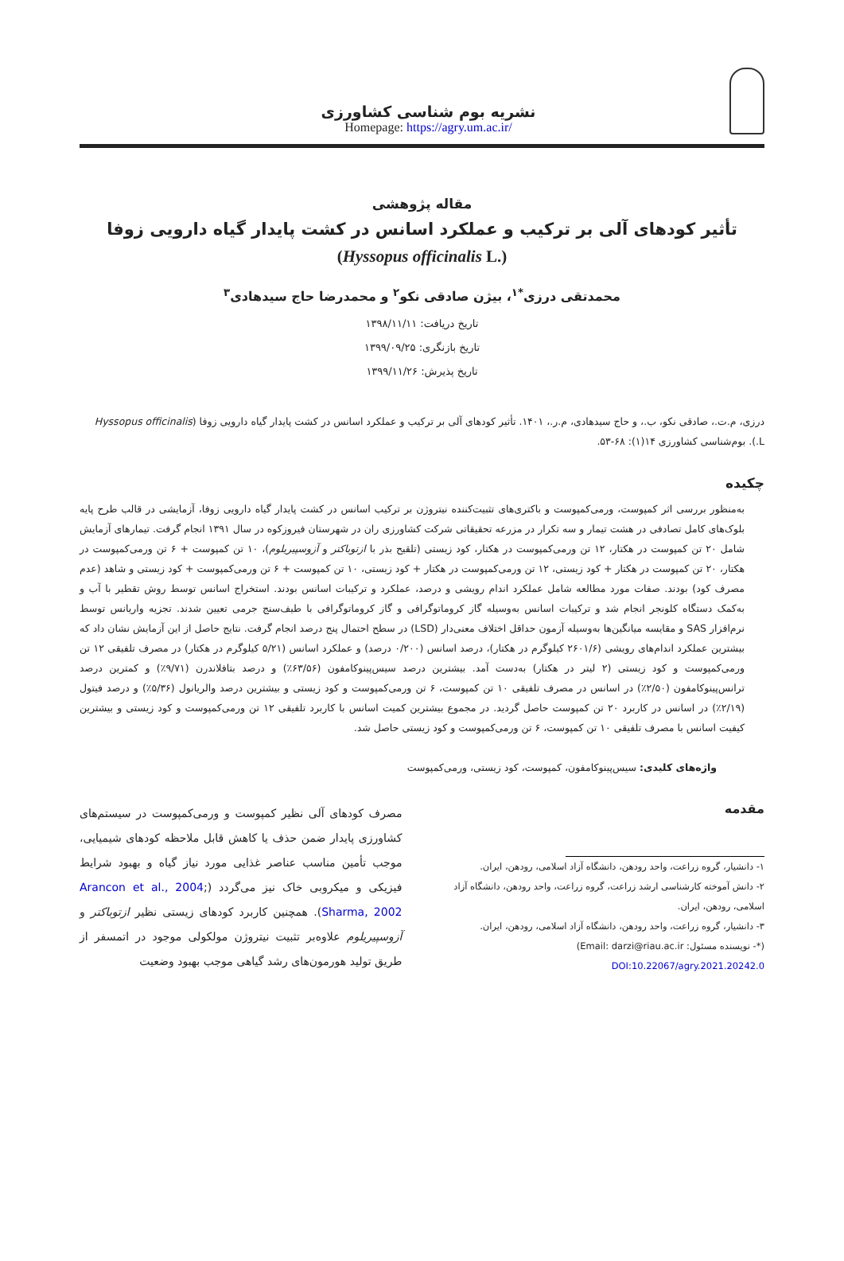نشریه بوم شناسی کشاورزی
Homepage: https://agry.um.ac.ir/
مقاله پژوهشی
تأثیر کودهای آلی بر ترکیب و عملکرد اسانس در کشت پایدار گیاه دارویی زوفا
(Hyssopus officinalis L.)
محمدتقی درزی<sup>*۱</sup>، بیژن صادقی نکو<sup>۲</sup> و محمدرضا حاج سیدهادی<sup>۳</sup>
تاریخ دریافت: ۱۳۹۸/۱۱/۱۱
تاریخ بازنگری: ۱۳۹۹/۰۹/۲۵
تاریخ پذیرش: ۱۳۹۹/۱۱/۲۶
درزی، م.ت.، صادقی نکو، ب.، و حاج سیدهادی، م.ر.، ۱۴۰۱. تأثیر کودهای آلی بر ترکیب و عملکرد اسانس در کشت پایدار گیاه دارویی زوفا (Hyssopus officinalis L.). بوم‌شناسی کشاورزی ۱۴(۱): ۶۸-۵۳.
چکیده
به‌منظور بررسی اثر کمپوست، ورمی‌کمپوست و باکتری‌های تثبیت‌کننده نیتروژن بر ترکیب اسانس در کشت پایدار گیاه دارویی زوفا، آزمایشی در قالب طرح پایه بلوک‌های کامل تصادفی در هشت تیمار و سه تکرار در مزرعه تحقیقاتی شرکت کشاورزی ران در شهرستان فیروزکوه در سال ۱۳۹۱ انجام گرفت. تیمارهای آزمایش شامل ۲۰ تن کمپوست در هکتار، ۱۲ تن ورمی‌کمپوست در هکتار، کود زیستی (تلقیح بذر با ازتوباکتر و آزوسپیریلوم)، ۱۰ تن کمپوست + ۶ تن ورمی‌کمپوست در هکتار، ۲۰ تن کمپوست در هکتار + کود زیستی، ۱۲ تن ورمی‌کمپوست در هکتار + کود زیستی، ۱۰ تن کمپوست + ۶ تن ورمی‌کمپوست + کود زیستی و شاهد (عدم مصرف کود) بودند. صفات مورد مطالعه شامل عملکرد اندام رویشی و درصد، عملکرد و ترکیبات اسانس بودند. استخراج اسانس توسط روش تقطیر با آب و به‌کمک دستگاه کلونجر انجام شد و ترکیبات اسانس به‌وسیله گاز کروماتوگرافی و گاز کروماتوگرافی با طیف‌سنج جرمی تعیین شدند. تجزیه واریانس توسط نرم‌افزار SAS و مقایسه میانگین‌ها به‌وسیله آزمون حداقل اختلاف معنی‌دار (LSD) در سطح احتمال پنج درصد انجام گرفت. نتایج حاصل از این آزمایش نشان داد که بیشترین عملکرد اندام‌های رویشی (۲۶۰۱/۶ کیلوگرم در هکتار)، درصد اسانس (۰/۲۰۰ درصد) و عملکرد اسانس (۵/۲۱ کیلوگرم در هکتار) در مصرف تلفیقی ۱۲ تن ورمی‌کمپوست و کود زیستی (۲ لیتر در هکتار) به‌دست آمد. بیشترین درصد سیس‌پینوکامفون (۶۳/۵۶٪) و درصد بتافلاندرن (۹/۷۱٪) و کمترین درصد ترانس‌پینوکامفون (۲/۵۰٪) در اسانس در مصرف تلفیقی ۱۰ تن کمپوست، ۶ تن ورمی‌کمپوست و کود زیستی و بیشترین درصد والریانول (۵/۳۶٪) و درصد فیتول (۲/۱۹٪) در اسانس در کاربرد ۲۰ تن کمپوست حاصل گردید. در مجموع بیشترین کمیت اسانس با کاربرد تلفیقی ۱۲ تن ورمی‌کمپوست و کود زیستی و بیشترین کیفیت اسانس با مصرف تلفیقی ۱۰ تن کمپوست، ۶ تن ورمی‌کمپوست و کود زیستی حاصل شد.
واژه‌های کلیدی: سیس‌پینوکامفون، کمپوست، کود زیستی، ورمی‌کمپوست
مقدمه
۱- دانشیار، گروه زراعت، واحد رودهن، دانشگاه آزاد اسلامی، رودهن، ایران.
۲- دانش آموخته کارشناسی ارشد زراعت، گروه زراعت، واحد رودهن، دانشگاه آزاد اسلامی، رودهن، ایران.
۳- دانشیار، گروه زراعت، واحد رودهن، دانشگاه آزاد اسلامی، رودهن، ایران.
(*- نویسنده مسئول: Email: darzi@riau.ac.ir)
DOI:10.22067/agry.2021.20242.0
مصرف کودهای آلی نظیر کمپوست و ورمی‌کمپوست در سیستم‌های کشاورزی پایدار ضمن حذف یا کاهش قابل ملاحظه کودهای شیمیایی، موجب تأمین مناسب عناصر غذایی مورد نیاز گیاه و بهبود شرایط فیزیکی و میکروبی خاک نیز می‌گردد (Arancon et al., 2004; Sharma, 2002). همچنین کاربرد کودهای زیستی نظیر ازتوباکتر و آزوسپیریلوم علاوه‌بر تثبیت نیتروژن مولکولی موجود در اتمسفر از طریق تولید هورمون‌های رشد گیاهی موجب بهبود وضعیت